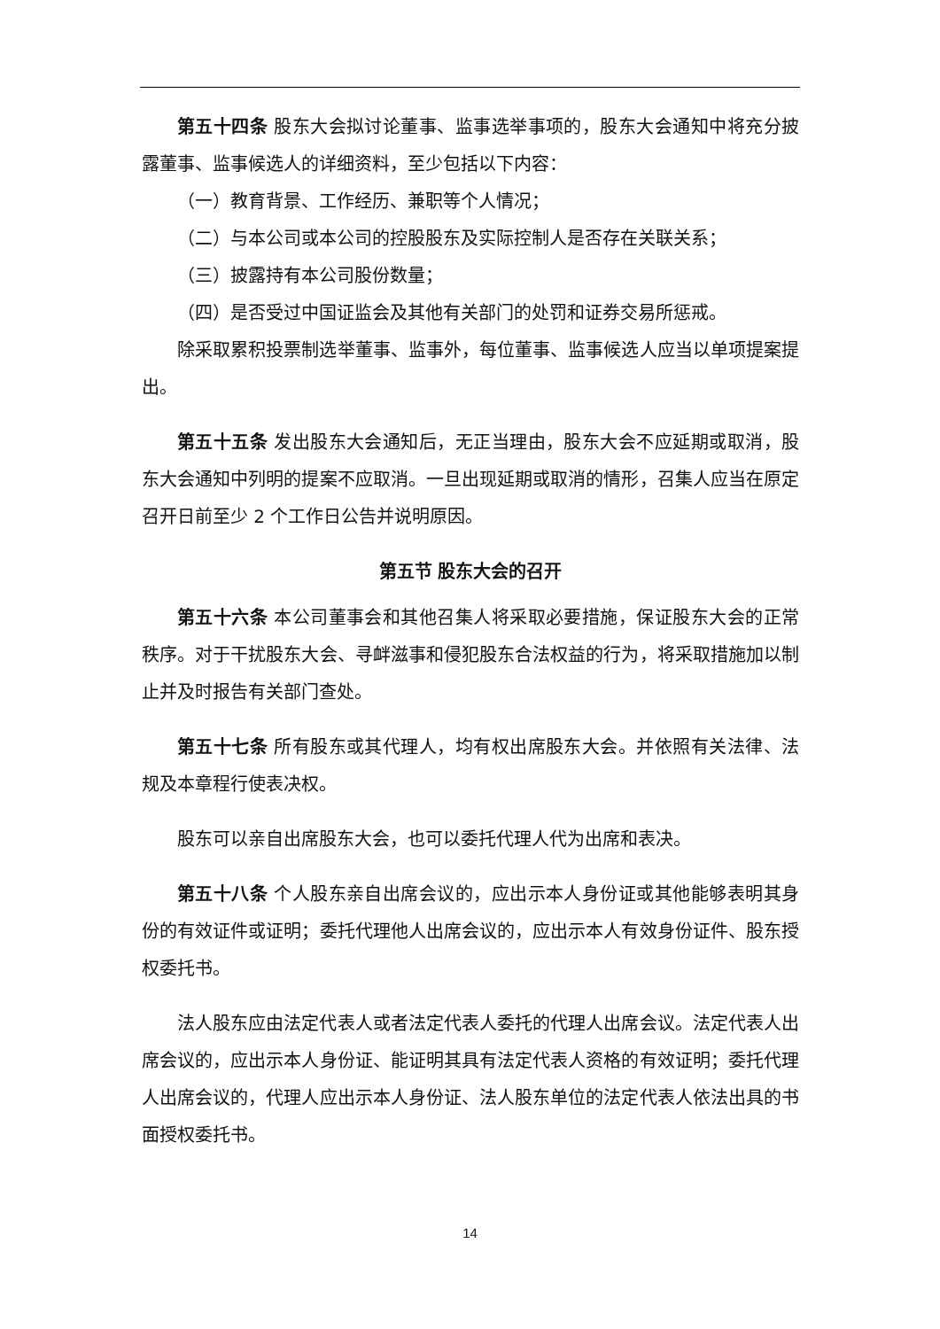第五十四条 股东大会拟讨论董事、监事选举事项的，股东大会通知中将充分披露董事、监事候选人的详细资料，至少包括以下内容：
（一）教育背景、工作经历、兼职等个人情况；
（二）与本公司或本公司的控股股东及实际控制人是否存在关联关系；
（三）披露持有本公司股份数量；
（四）是否受过中国证监会及其他有关部门的处罚和证券交易所惩戒。
除采取累积投票制选举董事、监事外，每位董事、监事候选人应当以单项提案提出。
第五十五条 发出股东大会通知后，无正当理由，股东大会不应延期或取消，股东大会通知中列明的提案不应取消。一旦出现延期或取消的情形，召集人应当在原定召开日前至少 2 个工作日公告并说明原因。
第五节 股东大会的召开
第五十六条 本公司董事会和其他召集人将采取必要措施，保证股东大会的正常秩序。对于干扰股东大会、寻衅滋事和侵犯股东合法权益的行为，将采取措施加以制止并及时报告有关部门查处。
第五十七条 所有股东或其代理人，均有权出席股东大会。并依照有关法律、法规及本章程行使表决权。
股东可以亲自出席股东大会，也可以委托代理人代为出席和表决。
第五十八条 个人股东亲自出席会议的，应出示本人身份证或其他能够表明其身份的有效证件或证明；委托代理他人出席会议的，应出示本人有效身份证件、股东授权委托书。
法人股东应由法定代表人或者法定代表人委托的代理人出席会议。法定代表人出席会议的，应出示本人身份证、能证明其具有法定代表人资格的有效证明；委托代理人出席会议的，代理人应出示本人身份证、法人股东单位的法定代表人依法出具的书面授权委托书。
14